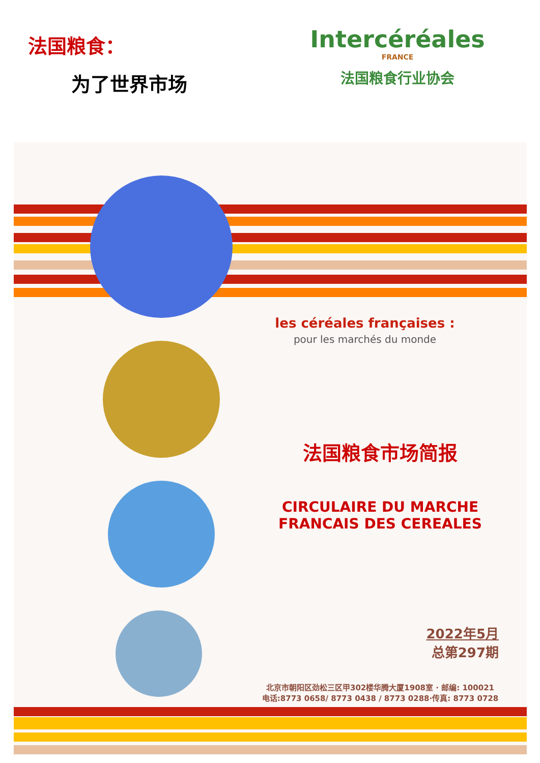法国粮食：
为了世界市场
Intercéréales
FRANCE
法国粮食行业协会
les céréales françaises :
pour les marchés du monde
法国粮食市场简报
CIRCULAIRE DU MARCHE
FRANCAIS DES CEREALES
2022年5月
总第297期
北京市朝阳区劲松三区甲302楼华腾大厦1908室 · 邮编: 100021
电话:8773 0658/ 8773 0438 / 8773 0288·传真: 8773 0728